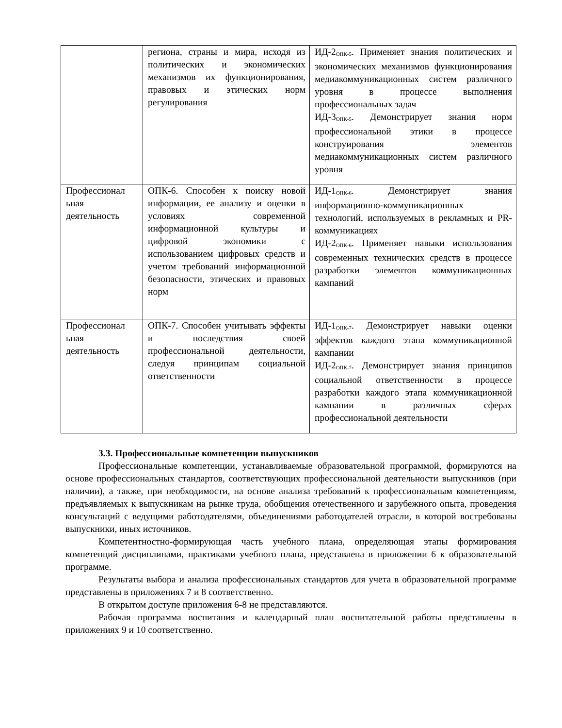| | региона, страны и мира, исходя из политических и экономических механизмов их функционирования, правовых и этических норм регулирования | ИД-2<sub>ОПК-5</sub>. Применяет знания политических и экономических механизмов функционирования медиакоммуникационных систем различного уровня в процессе выполнения профессиональных задач ИД-3<sub>ОПК-5</sub>. Демонстрирует знания норм профессиональной этики в процессе конструирования элементов медиакоммуникационных систем различного уровня |
| Профессионал ьная деятельность | ОПК-6. Способен к поиску новой информации, ее анализу и оценки в условиях современной информационной культуры и цифровой экономики с использованием цифровых средств и учетом требований информационной безопасности, этических и правовых норм | ИД-1<sub>ОПК-6</sub>. Демонстрирует знания информационно-коммуникационных технологий, используемых в рекламных и PR-коммуникациях ИД-2<sub>ОПК-6</sub>. Применяет навыки использования современных технических средств в процессе разработки элементов коммуникационных кампаний |
| Профессионал ьная деятельность | ОПК-7. Способен учитывать эффекты и последствия своей профессиональной деятельности, следуя принципам социальной ответственности | ИД-1<sub>ОПК-7</sub>. Демонстрирует навыки оценки эффектов каждого этапа коммуникационной кампании ИД-2<sub>ОПК-7</sub>. Демонстрирует знания принципов социальной ответственности в процессе разработки каждого этапа коммуникационной кампании в различных сферах профессиональной деятельности |
3.3. Профессиональные компетенции выпускников
Профессиональные компетенции, устанавливаемые образовательной программой, формируются на основе профессиональных стандартов, соответствующих профессиональной деятельности выпускников (при наличии), а также, при необходимости, на основе анализа требований к профессиональным компетенциям, предъявляемых к выпускникам на рынке труда, обобщения отечественного и зарубежного опыта, проведения консультаций с ведущими работодателями, объединениями работодателей отрасли, в которой востребованы выпускники, иных источников.
Компетентностно-формирующая часть учебного плана, определяющая этапы формирования компетенций дисциплинами, практиками учебного плана, представлена в приложении 6 к образовательной программе.
Результаты выбора и анализа профессиональных стандартов для учета в образовательной программе представлены в приложениях 7 и 8 соответственно.
В открытом доступе приложения 6-8 не представляются.
Рабочая программа воспитания и календарный план воспитательной работы представлены в приложениях 9 и 10 соответственно.